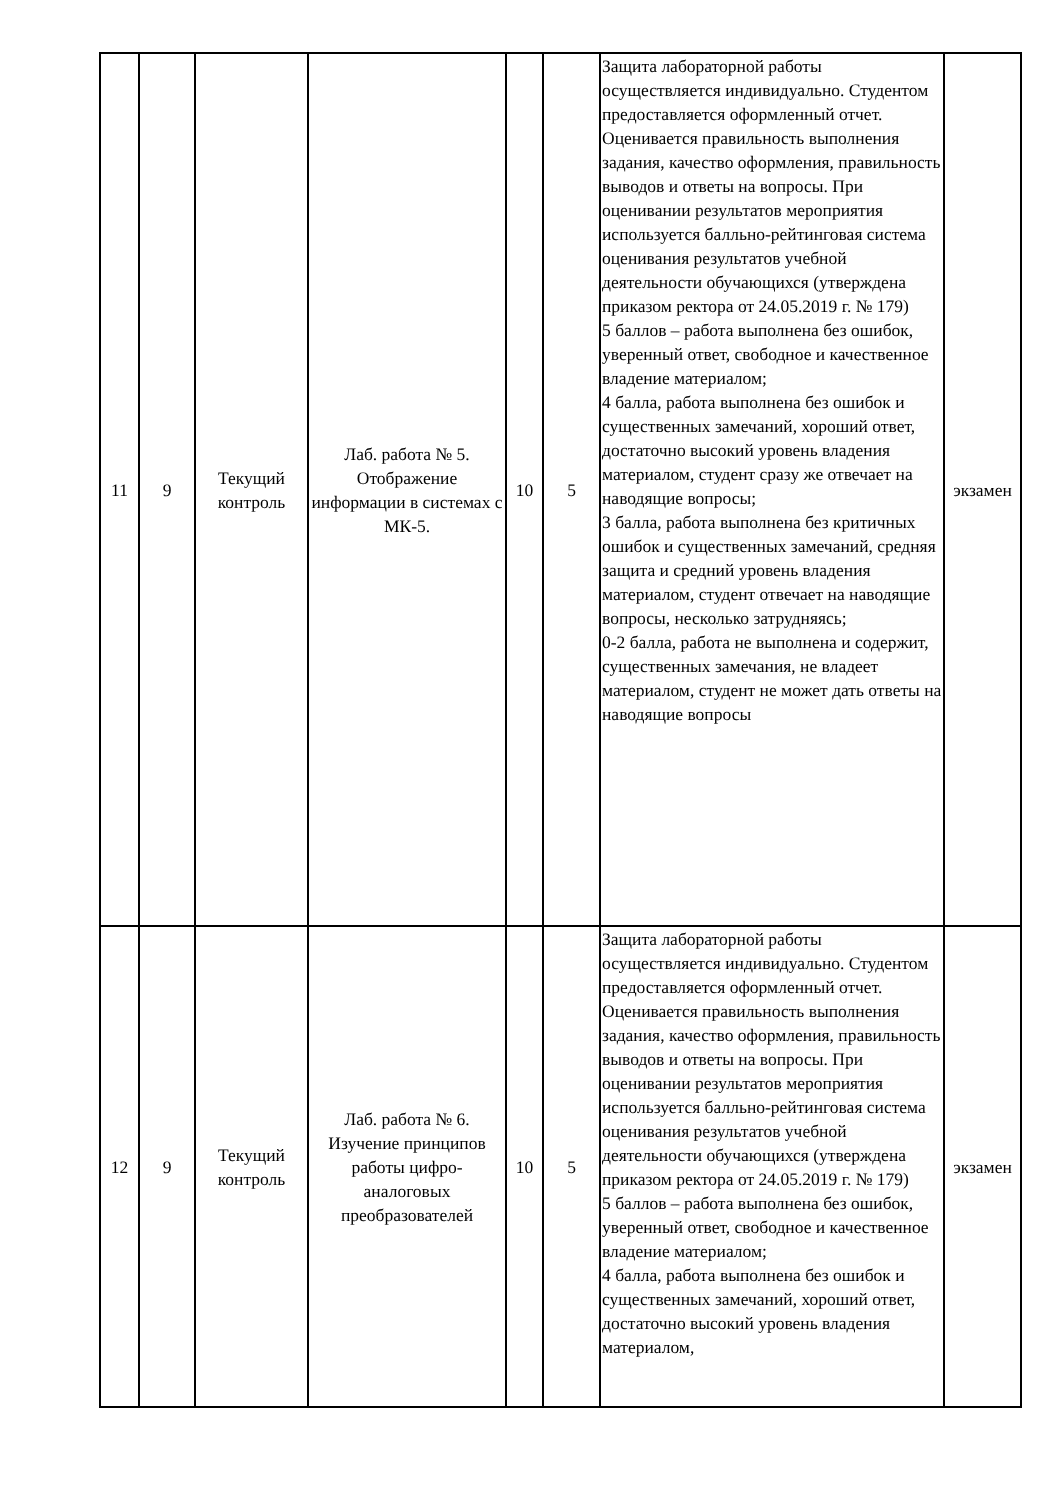| 11 | 9 | Текущий контроль | Лаб. работа № 5. Отображение информации в системах с МК-5. | 10 | 5 | Защита лабораторной работы осуществляется индивидуально. Студентом предоставляется оформленный отчет. Оценивается правильность выполнения задания, качество оформления, правильность выводов и ответы на вопросы. При оценивании результатов мероприятия используется балльно-рейтинговая система оценивания результатов учебной деятельности обучающихся (утверждена приказом ректора от 24.05.2019 г. № 179) 5 баллов – работа выполнена без ошибок, уверенный ответ, свободное и качественное владение материалом; 4 балла, работа выполнена без ошибок и существенных замечаний, хороший ответ, достаточно высокий уровень владения материалом, студент сразу же отвечает на наводящие вопросы; 3 балла, работа выполнена без критичных ошибок и существенных замечаний, средняя защита и средний уровень владения материалом, студент отвечает на наводящие вопросы, несколько затрудняясь; 0-2 балла, работа не выполнена и содержит, существенных замечания, не владеет материалом, студент не может дать ответы на наводящие вопросы | экзамен |
| 12 | 9 | Текущий контроль | Лаб. работа № 6. Изучение принципов работы цифро-аналоговых преобразователей | 10 | 5 | Защита лабораторной работы осуществляется индивидуально. Студентом предоставляется оформленный отчет. Оценивается правильность выполнения задания, качество оформления, правильность выводов и ответы на вопросы. При оценивании результатов мероприятия используется балльно-рейтинговая система оценивания результатов учебной деятельности обучающихся (утверждена приказом ректора от 24.05.2019 г. № 179) 5 баллов – работа выполнена без ошибок, уверенный ответ, свободное и качественное владение материалом; 4 балла, работа выполнена без ошибок и существенных замечаний, хороший ответ, достаточно высокий уровень владения материалом, | экзамен |